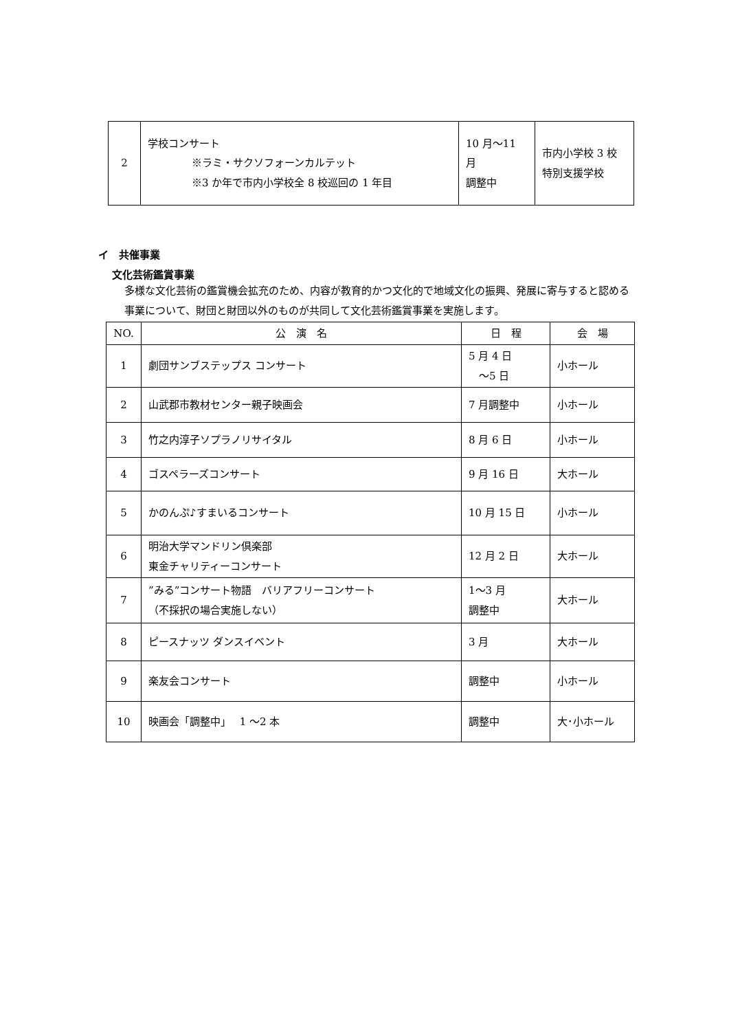| 2 | 学校コンサート ※ラミ・サクソフォーンカルテット ※3 か年で市内小学校全 8 校巡回の 1 年目 | 10 月～11 月 調整中 | 市内小学校 3 校 特別支援学校 |
イ　共催事業
文化芸術鑑賞事業
多様な文化芸術の鑑賞機会拡充のため、内容が教育的かつ文化的で地域文化の振興、発展に寄与すると認める事業について、財団と財団以外のものが共同して文化芸術鑑賞事業を実施します。
| NO. | 公 演 名 | 日 程 | 会 場 |
| --- | --- | --- | --- |
| 1 | 劇団サンブステップス コンサート | 5 月 4 日 ～5 日 | 小ホール |
| 2 | 山武郡市教材センター親子映画会 | 7 月調整中 | 小ホール |
| 3 | 竹之内淳子ソプラノリサイタル | 8 月 6 日 | 小ホール |
| 4 | ゴスペラーズコンサート | 9 月 16 日 | 大ホール |
| 5 | かのんぷ♪すまいるコンサート | 10 月 15 日 | 小ホール |
| 6 | 明治大学マンドリン倶楽部 東金チャリティーコンサート | 12 月 2 日 | 大ホール |
| 7 | ”みる”コンサート物語 バリアフリーコンサート （不採択の場合実施しない） | 1～3 月 調整中 | 大ホール |
| 8 | ピースナッツ ダンスイベント | 3 月 | 大ホール |
| 9 | 楽友会コンサート | 調整中 | 小ホール |
| 10 | 映画会「調整中」 1 ～2 本 | 調整中 | 大･小ホール |